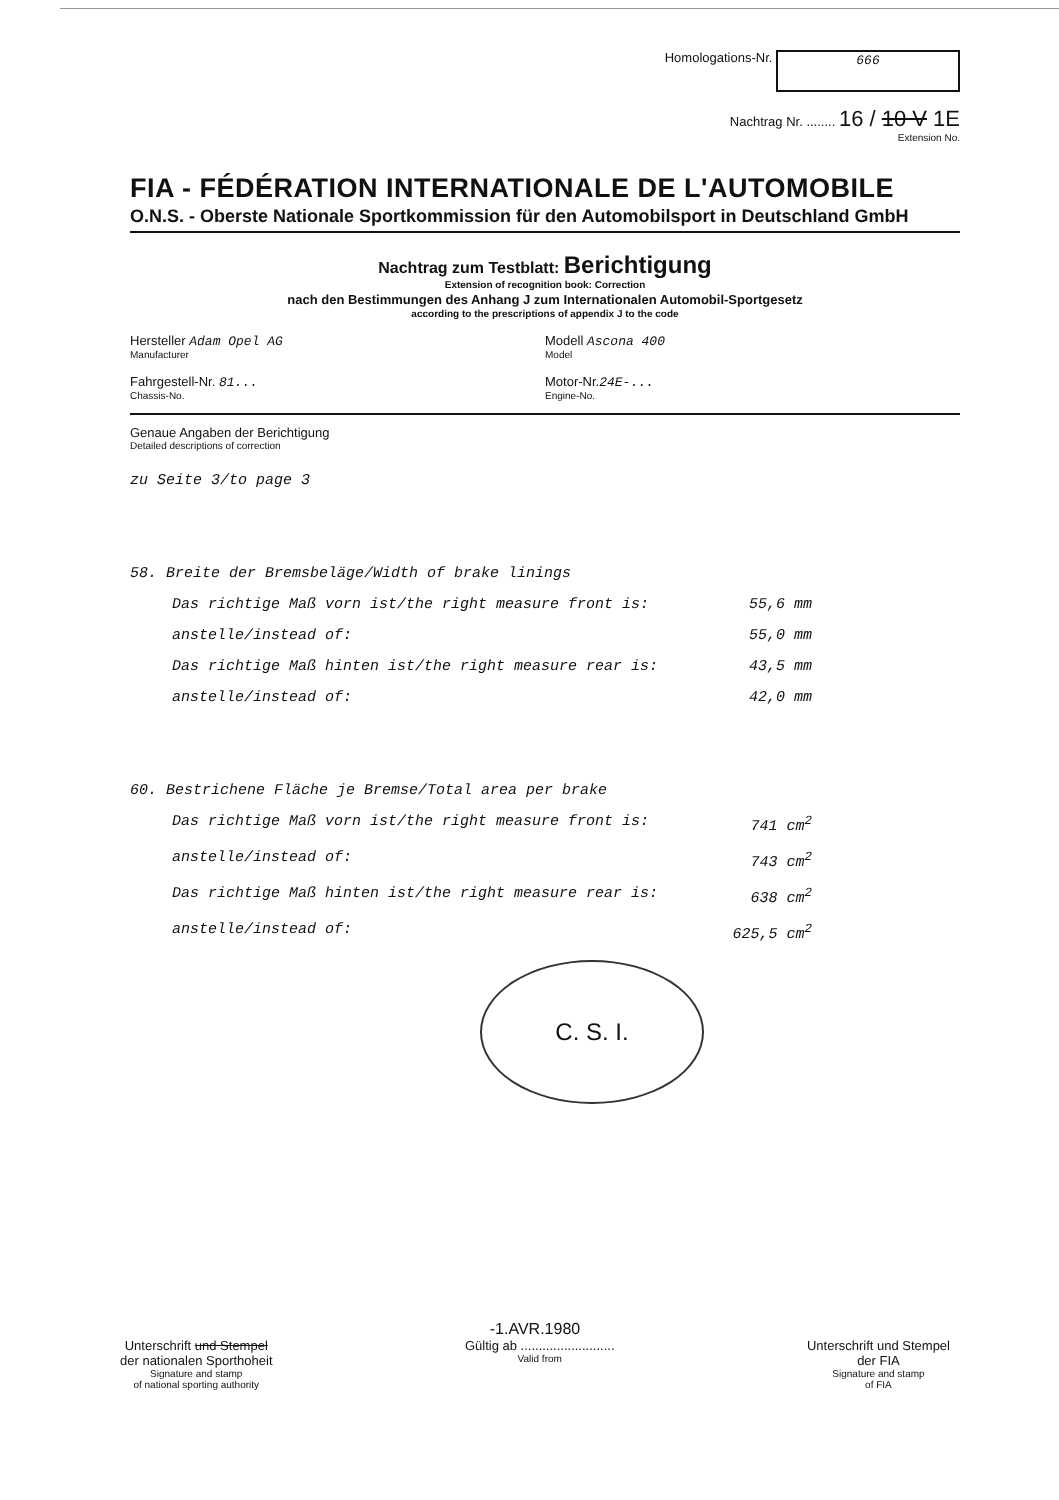Homologations-Nr. 666
Nachtrag Nr. ........ 16 / 10 V 1E
Extension No.
FIA - FÉDÉRATION INTERNATIONALE DE L'AUTOMOBILE
O.N.S. - Oberste Nationale Sportkommission für den Automobilsport in Deutschland GmbH
Nachtrag zum Testblatt: Berichtigung
Extension of recognition book: Correction
nach den Bestimmungen des Anhang J zum Internationalen Automobil-Sportgesetz
according to the prescriptions of appendix J to the code
Hersteller Adam Opel AG
Manufacturer
Modell Ascona 400
Model
Fahrgestell-Nr. 81...
Chassis-No.
Motor-Nr.24E-...
Engine-No.
Genaue Angaben der Berichtigung
Detailed descriptions of correction
zu Seite 3/to page 3
58. Breite der Bremsbeläge/Width of brake linings
Das richtige Maß vorn ist/the right measure front is: 55,6 mm
anstelle/instead of: 55,0 mm
Das richtige Maß hinten ist/the right measure rear is: 43,5 mm
anstelle/instead of: 42,0 mm
60. Bestrichene Fläche je Bremse/Total area per brake
Das richtige Maß vorn ist/the right measure front is: 741 cm<sup>2</sup>
anstelle/instead of: 743 cm<sup>2</sup>
Das richtige Maß hinten ist/the right measure rear is: 638 cm<sup>2</sup>
anstelle/instead of: 625,5 cm<sup>2</sup>
C. S. I.
-1.AVR.1980
Unterschrift und Stempel
der nationalen Sporthoheit
Signature and stamp
of national sporting authority
Gültig ab ..........................
Valid from
Unterschrift und Stempel
der FIA
Signature and stamp
of FIA